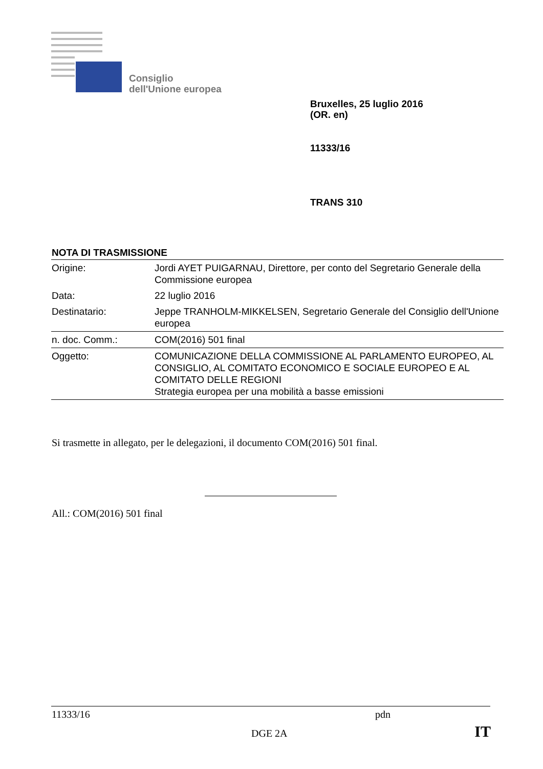Consiglio
dell'Unione europea
Bruxelles, 25 luglio 2016
(OR. en)
11333/16
TRANS 310
NOTA DI TRASMISSIONE
| Origine: | Jordi AYET PUIGARNAU, Direttore, per conto del Segretario Generale della Commissione europea |
| Data: | 22 luglio 2016 |
| Destinatario: | Jeppe TRANHOLM-MIKKELSEN, Segretario Generale del Consiglio dell'Unione europea |
| n. doc. Comm.: | COM(2016) 501 final |
| Oggetto: | COMUNICAZIONE DELLA COMMISSIONE AL PARLAMENTO EUROPEO, AL CONSIGLIO, AL COMITATO ECONOMICO E SOCIALE EUROPEO E AL COMITATO DELLE REGIONI Strategia europea per una mobilità a basse emissioni |
Si trasmette in allegato, per le delegazioni, il documento COM(2016) 501 final.
All.: COM(2016) 501 final
11333/16 pdn
DGE 2A IT